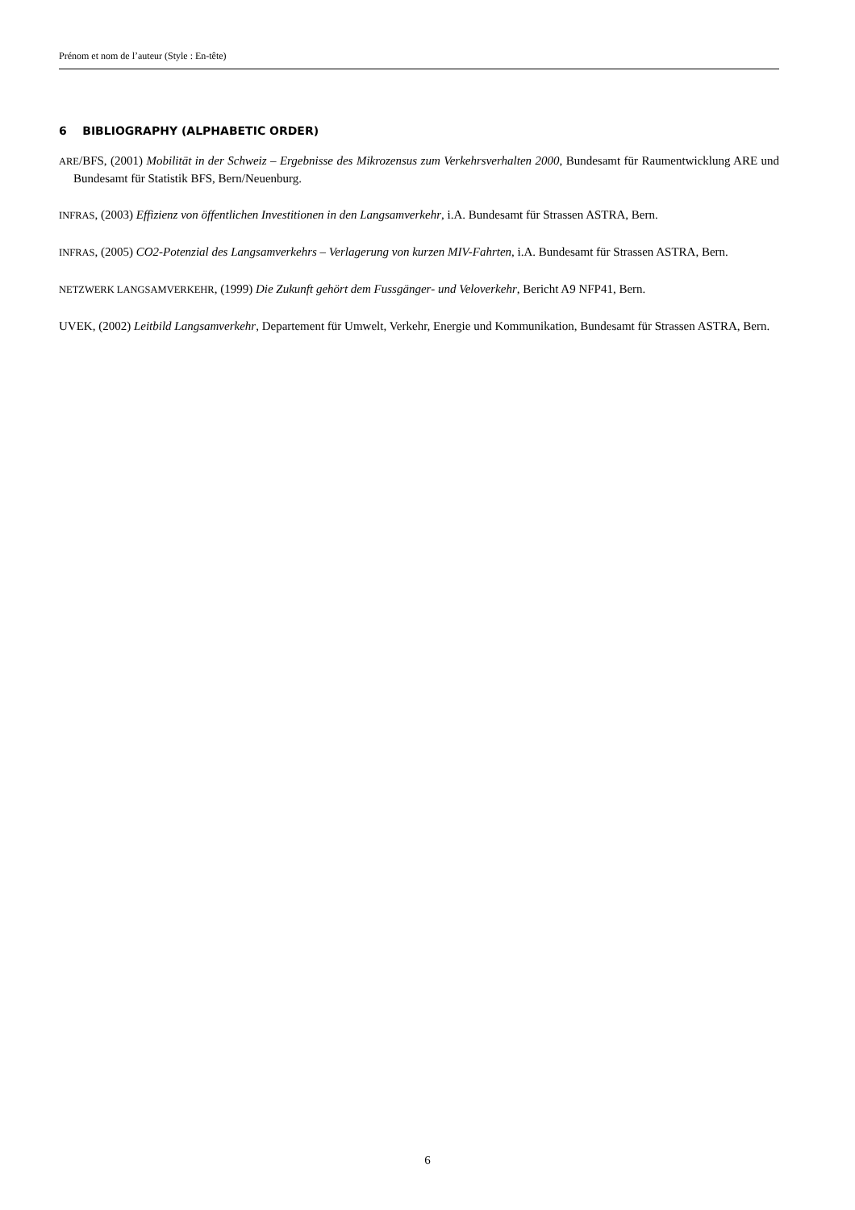Prénom et nom de l’auteur (Style : En-tête)
6 BIBLIOGRAPHY (ALPHABETIC ORDER)
ARE/BFS, (2001) Mobilität in der Schweiz – Ergebnisse des Mikrozensus zum Verkehrsverhalten 2000, Bundesamt für Raumentwicklung ARE und Bundesamt für Statistik BFS, Bern/Neuenburg.
INFRAS, (2003) Effizienz von öffentlichen Investitionen in den Langsamverkehr, i.A. Bundesamt für Strassen ASTRA, Bern.
INFRAS, (2005) CO2-Potenzial des Langsamverkehrs – Verlagerung von kurzen MIV-Fahrten, i.A. Bundesamt für Strassen ASTRA, Bern.
NETZWERK LANGSAMVERKEHR, (1999) Die Zukunft gehört dem Fussgänger- und Veloverkehr, Bericht A9 NFP41, Bern.
UVEK, (2002) Leitbild Langsamverkehr, Departement für Umwelt, Verkehr, Energie und Kommunikation, Bundesamt für Strassen ASTRA, Bern.
6